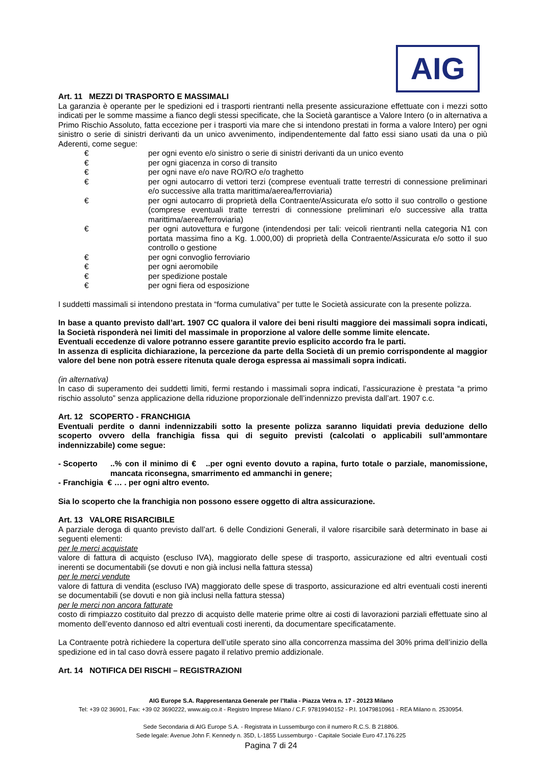AIG
Art. 11 MEZZI DI TRASPORTO E MASSIMALI
La garanzia è operante per le spedizioni ed i trasporti rientranti nella presente assicurazione effettuate con i mezzi sotto indicati per le somme massime a fianco degli stessi specificate, che la Società garantisce a Valore Intero (o in alternativa a Primo Rischio Assoluto, fatta eccezione per i trasporti via mare che si intendono prestati in forma a valore Intero) per ogni sinistro o serie di sinistri derivanti da un unico avvenimento, indipendentemente dal fatto essi siano usati da una o più Aderenti, come segue:
€ per ogni evento e/o sinistro o serie di sinistri derivanti da un unico evento
€ per ogni giacenza in corso di transito
€ per ogni nave e/o nave RO/RO e/o traghetto
€ per ogni autocarro di vettori terzi (comprese eventuali tratte terrestri di connessione preliminari e/o successive alla tratta marittima/aerea/ferroviaria)
€ per ogni autocarro di proprietà della Contraente/Assicurata e/o sotto il suo controllo o gestione (comprese eventuali tratte terrestri di connessione preliminari e/o successive alla tratta marittima/aerea/ferroviaria)
€ per ogni autovettura e furgone (intendendosi per tali: veicoli rientranti nella categoria N1 con portata massima fino a Kg. 1.000,00) di proprietà della Contraente/Assicurata e/o sotto il suo controllo o gestione
€ per ogni convoglio ferroviario
€ per ogni aeromobile
€ per spedizione postale
€ per ogni fiera od esposizione
I suddetti massimali si intendono prestata in “forma cumulativa” per tutte le Società assicurate con la presente polizza.
In base a quanto previsto dall’art. 1907 CC qualora il valore dei beni risulti maggiore dei massimali sopra indicati, la Società risponderà nei limiti del massimale in proporzione al valore delle somme limite elencate.
Eventuali eccedenze di valore potranno essere garantite previo esplicito accordo fra le parti.
In assenza di esplicita dichiarazione, la percezione da parte della Società di un premio corrispondente al maggior valore del bene non potrà essere ritenuta quale deroga espressa ai massimali sopra indicati.
(in alternativa)
In caso di superamento dei suddetti limiti, fermi restando i massimali sopra indicati, l’assicurazione è prestata “a primo rischio assoluto” senza applicazione della riduzione proporzionale dell’indennizzo prevista dall’art. 1907 c.c.
Art. 12 SCOPERTO - FRANCHIGIA
Eventuali perdite o danni indennizzabili sotto la presente polizza saranno liquidati previa deduzione dello scoperto ovvero della franchigia fissa qui di seguito previsti (calcolati o applicabili sull’ammontare indennizzabile) come segue:
- Scoperto..% con il minimo di € ..per ogni evento dovuto a rapina, furto totale o parziale, manomissione, mancata riconsegna, smarrimento ed ammanchi in genere;
- Franchigia € … . per ogni altro evento.
Sia lo scoperto che la franchigia non possono essere oggetto di altra assicurazione.
Art. 13 VALORE RISARCIBILE
A parziale deroga di quanto previsto dall’art. 6 delle Condizioni Generali, il valore risarcibile sarà determinato in base ai seguenti elementi:
per le merci acquistate
valore di fattura di acquisto (escluso IVA), maggiorato delle spese di trasporto, assicurazione ed altri eventuali costi inerenti se documentabili (se dovuti e non già inclusi nella fattura stessa)
per le merci vendute
valore di fattura di vendita (escluso IVA) maggiorato delle spese di trasporto, assicurazione ed altri eventuali costi inerenti se documentabili (se dovuti e non già inclusi nella fattura stessa)
per le merci non ancora fatturate
costo di rimpiazzo costituito dal prezzo di acquisto delle materie prime oltre ai costi di lavorazioni parziali effettuate sino al momento dell’evento dannoso ed altri eventuali costi inerenti, da documentare specificatamente.
La Contraente potrà richiedere la copertura dell’utile sperato sino alla concorrenza massima del 30% prima dell’inizio della spedizione ed in tal caso dovrà essere pagato il relativo premio addizionale.
Art. 14 NOTIFICA DEI RISCHI – REGISTRAZIONI
AIG Europe S.A. Rappresentanza Generale per l’Italia - Piazza Vetra n. 17 - 20123 Milano
Tel: +39 02 36901, Fax: +39 02 3690222, www.aig.co.it - Registro Imprese Milano / C.F. 97819940152 - P.I. 10479810961 - REA Milano n. 2530954.
Sede Secondaria di AIG Europe S.A. - Registrata in Lussemburgo con il numero R.C.S. B 218806.
Sede legale: Avenue John F. Kennedy n. 35D, L-1855 Lussemburgo - Capitale Sociale Euro 47.176.225
Pagina 7 di 24